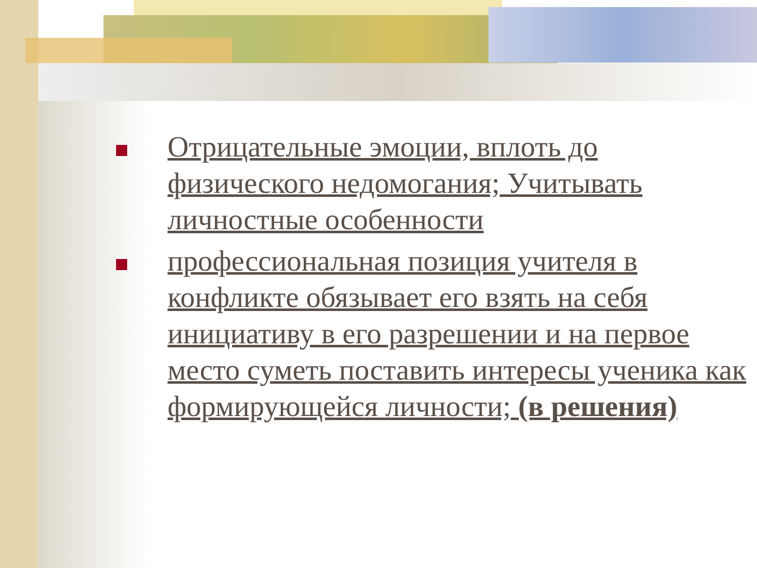Отрицательные эмоции, вплоть до физического недомогания; Учитывать личностные особенности
профессиональная позиция учителя в конфликте обязывает его взять на себя инициативу в его разрешении и на первое место суметь поставить интересы ученика как формирующейся личности; (в решения)